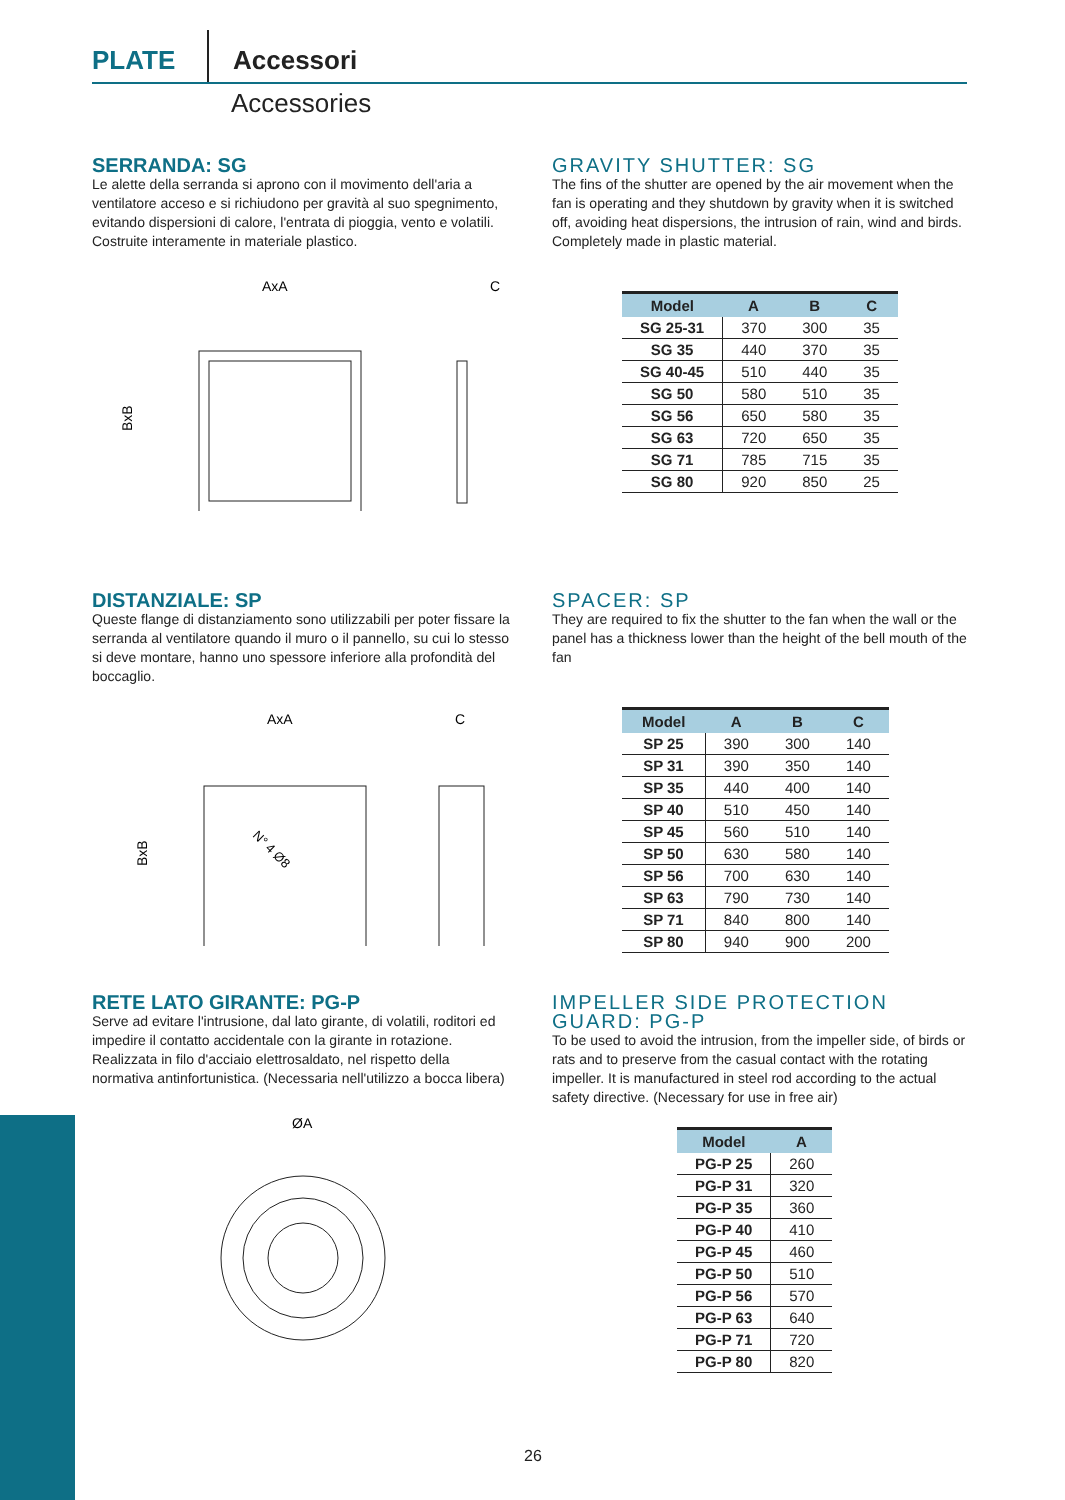PLATE Accessori
Accessories
SERRANDA: SG
Le alette della serranda si aprono con il movimento dell'aria a ventilatore acceso e si richiudono per gravità al suo spegnimento, evitando dispersioni di calore, l'entrata di pioggia, vento e volatili. Costruite interamente in materiale plastico.
AxA
C
BxB
GRAVITY SHUTTER: SG
The fins of the shutter are opened by the air movement when the fan is operating and they shutdown by gravity when it is switched off, avoiding heat dispersions, the intrusion of rain, wind and birds. Completely made in plastic material.
| Model | A | B | C |
| --- | --- | --- | --- |
| SG 25-31 | 370 | 300 | 35 |
| SG 35 | 440 | 370 | 35 |
| SG 40-45 | 510 | 440 | 35 |
| SG 50 | 580 | 510 | 35 |
| SG 56 | 650 | 580 | 35 |
| SG 63 | 720 | 650 | 35 |
| SG 71 | 785 | 715 | 35 |
| SG 80 | 920 | 850 | 25 |
DISTANZIALE: SP
Queste flange di distanziamento sono utilizzabili per poter fissare la serranda al ventilatore quando il muro o il pannello, su cui lo stesso si deve montare, hanno uno spessore inferiore alla profondità del boccaglio.
AxA
C
BxB
N° 4 Ø8
SPACER: SP
They are required to fix the shutter to the fan when the wall or the panel has a thickness lower than the height of the bell mouth of the fan
| Model | A | B | C |
| --- | --- | --- | --- |
| SP 25 | 390 | 300 | 140 |
| SP 31 | 390 | 350 | 140 |
| SP 35 | 440 | 400 | 140 |
| SP 40 | 510 | 450 | 140 |
| SP 45 | 560 | 510 | 140 |
| SP 50 | 630 | 580 | 140 |
| SP 56 | 700 | 630 | 140 |
| SP 63 | 790 | 730 | 140 |
| SP 71 | 840 | 800 | 140 |
| SP 80 | 940 | 900 | 200 |
RETE LATO GIRANTE: PG-P
Serve ad evitare l'intrusione, dal lato girante, di volatili, roditori ed impedire il contatto accidentale con la girante in rotazione. Realizzata in filo d'acciaio elettrosaldato, nel rispetto della normativa antinfortunistica. (Necessaria nell'utilizzo a bocca libera)
ØA
IMPELLER SIDE PROTECTION GUARD: PG-P
To be used to avoid the intrusion, from the impeller side, of birds or rats and to preserve from the casual contact with the rotating impeller. It is manufactured in steel rod according to the actual safety directive. (Necessary for use in free air)
| Model | A |
| --- | --- |
| PG-P 25 | 260 |
| PG-P 31 | 320 |
| PG-P 35 | 360 |
| PG-P 40 | 410 |
| PG-P 45 | 460 |
| PG-P 50 | 510 |
| PG-P 56 | 570 |
| PG-P 63 | 640 |
| PG-P 71 | 720 |
| PG-P 80 | 820 |
26